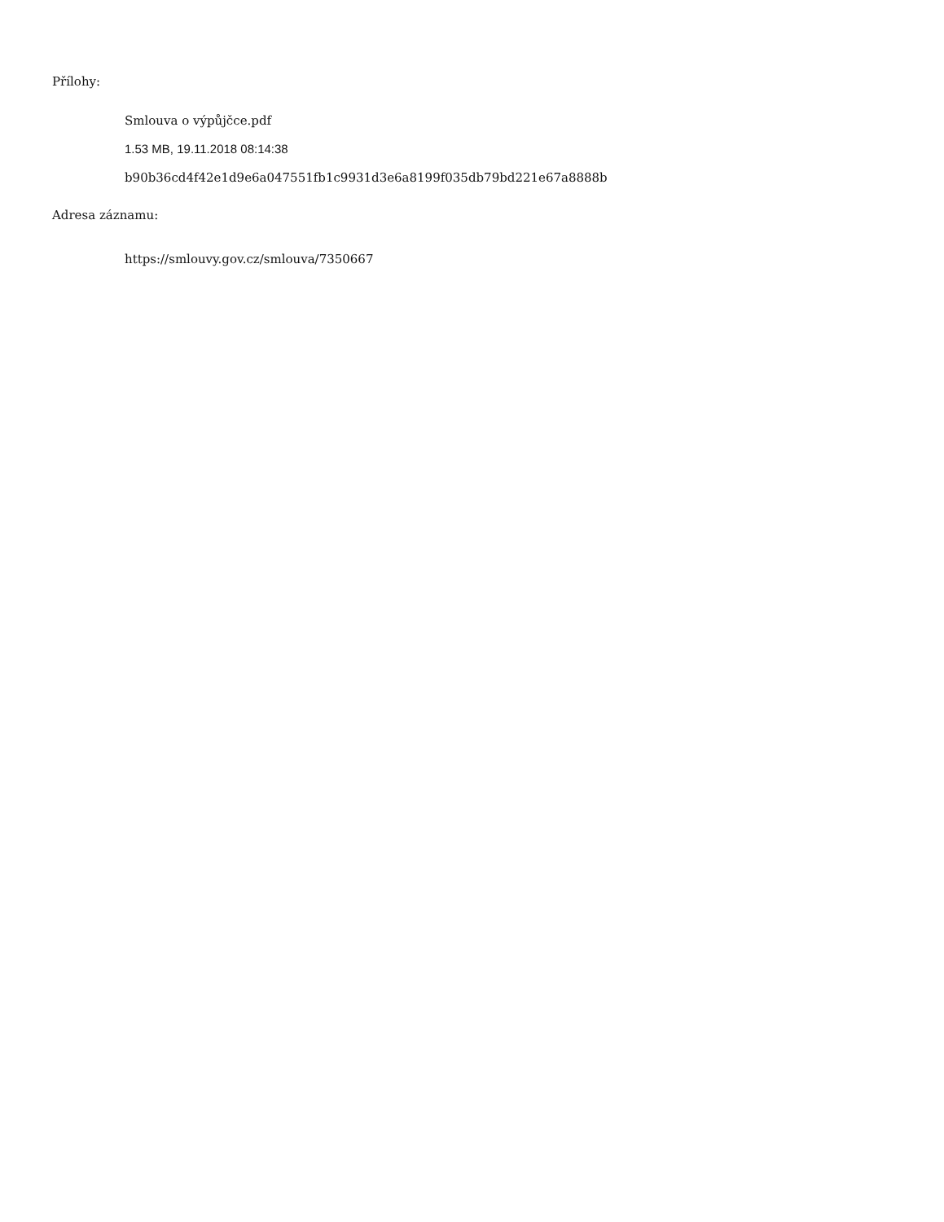Přílohy:
Smlouva o výpůjčce.pdf
1.53 MB, 19.11.2018 08:14:38
b90b36cd4f42e1d9e6a047551fb1c9931d3e6a8199f035db79bd221e67a8888b
Adresa záznamu:
https://smlouvy.gov.cz/smlouva/7350667